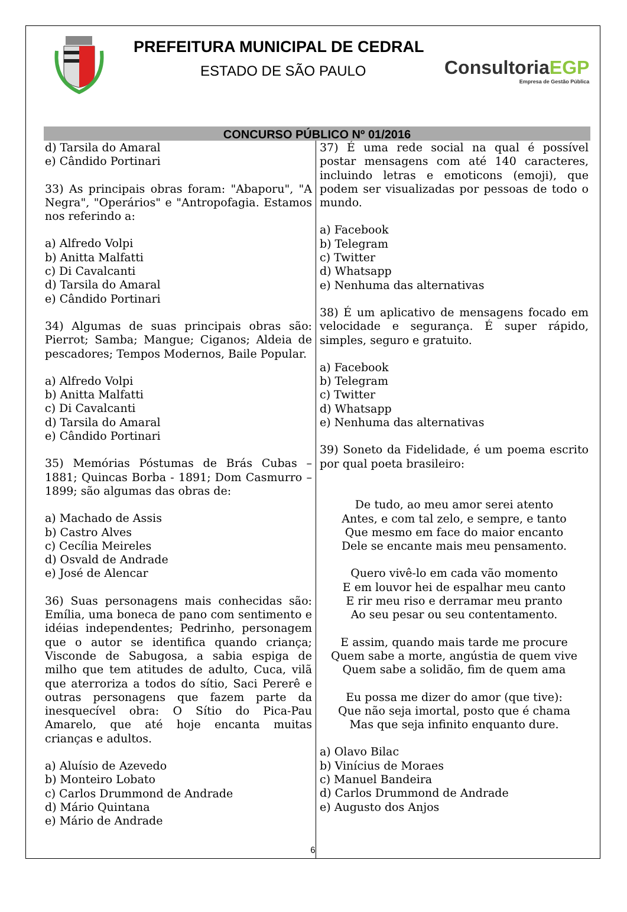PREFEITURA MUNICIPAL DE CEDRAL
ESTADO DE SÃO PAULO
ConsultoriaEGP
Empresa de Gestão Pública
CONCURSO PÚBLICO Nº 01/2016
d) Tarsila do Amaral
e) Cândido Portinari
33) As principais obras foram: "Abaporu", "A Negra", "Operários" e "Antropofagia. Estamos nos referindo a:
a) Alfredo Volpi
b) Anitta Malfatti
c) Di Cavalcanti
d) Tarsila do Amaral
e) Cândido Portinari
34) Algumas de suas principais obras são: Pierrot; Samba; Mangue; Ciganos; Aldeia de pescadores; Tempos Modernos, Baile Popular.
a) Alfredo Volpi
b) Anitta Malfatti
c) Di Cavalcanti
d) Tarsila do Amaral
e) Cândido Portinari
35) Memórias Póstumas de Brás Cubas – 1881; Quincas Borba - 1891; Dom Casmurro – 1899; são algumas das obras de:
a) Machado de Assis
b) Castro Alves
c) Cecília Meireles
d) Osvald de Andrade
e) José de Alencar
36) Suas personagens mais conhecidas são: Emília, uma boneca de pano com sentimento e idéias independentes; Pedrinho, personagem que o autor se identifica quando criança; Visconde de Sabugosa, a sabia espiga de milho que tem atitudes de adulto, Cuca, vilã que aterroriza a todos do sítio, Saci Pererê e outras personagens que fazem parte da inesquecível obra: O Sítio do Pica-Pau Amarelo, que até hoje encanta muitas crianças e adultos.
a) Aluísio de Azevedo
b) Monteiro Lobato
c) Carlos Drummond de Andrade
d) Mário Quintana
e) Mário de Andrade
37) É uma rede social na qual é possível postar mensagens com até 140 caracteres, incluindo letras e emoticons (emoji), que podem ser visualizadas por pessoas de todo o mundo.
a) Facebook
b) Telegram
c) Twitter
d) Whatsapp
e) Nenhuma das alternativas
38) É um aplicativo de mensagens focado em velocidade e segurança. É super rápido, simples, seguro e gratuito.
a) Facebook
b) Telegram
c) Twitter
d) Whatsapp
e) Nenhuma das alternativas
39) Soneto da Fidelidade, é um poema escrito por qual poeta brasileiro:
De tudo, ao meu amor serei atento
Antes, e com tal zelo, e sempre, e tanto
Que mesmo em face do maior encanto
Dele se encante mais meu pensamento.
Quero vivê-lo em cada vão momento
E em louvor hei de espalhar meu canto
E rir meu riso e derramar meu pranto
Ao seu pesar ou seu contentamento.
E assim, quando mais tarde me procure
Quem sabe a morte, angústia de quem vive
Quem sabe a solidão, fim de quem ama
Eu possa me dizer do amor (que tive):
Que não seja imortal, posto que é chama
Mas que seja infinito enquanto dure.
a) Olavo Bilac
b) Vinícius de Moraes
c) Manuel Bandeira
d) Carlos Drummond de Andrade
e) Augusto dos Anjos
6